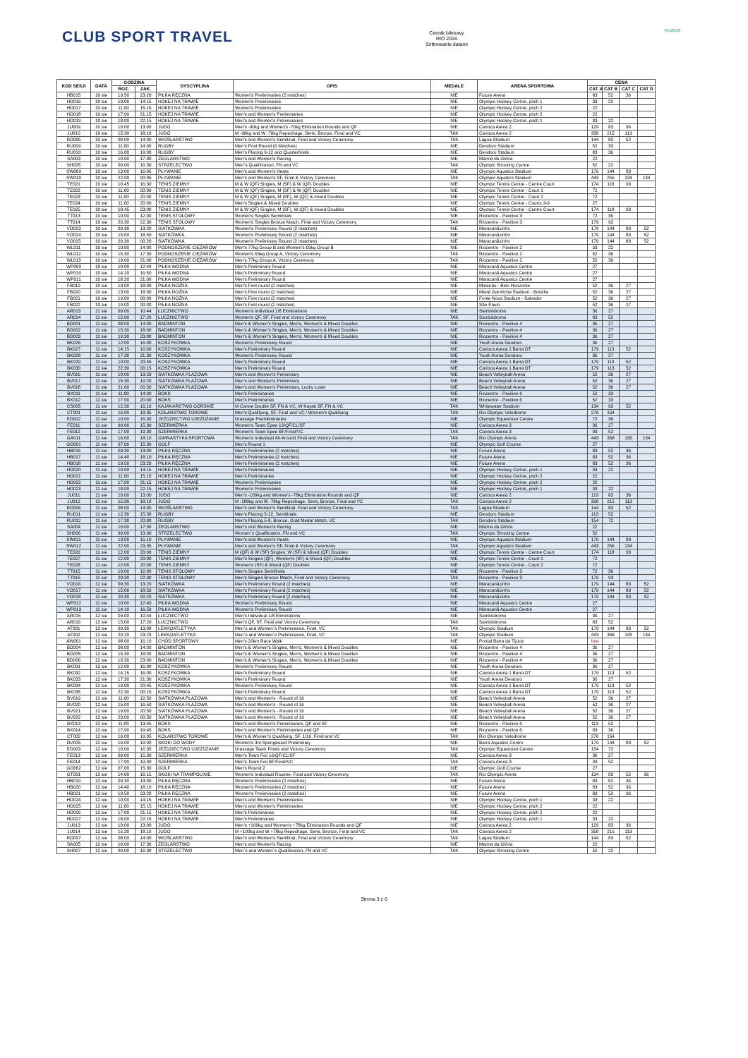CLUB SPORT TRAVEL
Cennik biletowy
RIO 2016
Sottrowanie datami
Rio2016
| KOD SESJI | DATA | GODZINA | | DYSCYPLINA | OPIS | MEDALE | ARENA SPORTOWA | CENA | | | |
| --- | --- | --- | --- | --- | --- | --- | --- | --- | --- | --- | --- |
| | | ROZ. | ZAK. | | | | | CAT A | CAT B | CAT C | CAT D |
| HB015 | 10 sie | 19:50 | 23:20 | PIŁKA RĘCZNA | Women's Preliminaries (2 matches) | NIE | Future Arena | 83 | 52 | 36 | |
| HO016 | 10 sie | 10:00 | 14:15 | HOKEJ NA TRAWIE | Women's Preliminaries | NIE | Olympic Hockey Centre, pitch 1 | 33 | 22 | | |
| HO017 | 10 sie | 11:00 | 15:15 | HOKEJ NA TRAWIE | Women's Preliminaries | NIE | Olympic Hockey Centre, pitch 2 | 22 | | | |
| HO018 | 10 sie | 17:00 | 21:15 | HOKEJ NA TRAWIE | Men's and Women's Preliminaries | NIE | Olympic Hockey Centre, pitch 2 | 22 | | | |
| HO019 | 10 sie | 18:00 | 22:15 | HOKEJ NA TRAWIE | Men's and Women's Preliminaries | NIE | Olympic Hockey Centre, pitch 1 | 33 | 22 | | |
| JU009 | 10 sie | 10:00 | 13:00 | JUDO | Men's -90kg and Women's -70kg Elimination Rounds and QF | NIE | Carioca Arena 2 | 129 | 83 | 36 | |
| JU010 | 10 sie | 15:30 | 18:10 | JUDO | M -90kg and W -70kg Repechage, Semi, Bronze, Final and VC | TAK | Carioca Arena 2 | 358 | 215 | 113 | |
| RO005 | 10 sie | 08:00 | 14:00 | WIOŚLARSTWO | Men's and Women's Semifinal, Final and Victory Ceremony | TAK | Lagoa Stadium | 144 | 83 | 52 | |
| RU009 | 10 sie | 11:00 | 14:00 | RUGBY | Men's Pool Round (6 Matches) | NIE | Deodoro Stadium | 52 | 33 | | |
| RU010 | 10 sie | 16:00 | 19:00 | RUGBY | Men's Placing 9-12 and Quarterfinals | NIE | Deodoro Stadium | 83 | 36 | | |
| SA003 | 10 sie | 10:00 | 17:30 | ŻEGLARSTWO | Men's and Women's Racing | NIE | Marina da Glória | 22 | | | |
| SH005 | 10 sie | 09:00 | 16:30 | STRZELECTWO | Men´s Qualification, FN and VC | TAK | Olympic Shooting Centre | 52 | 22 | | |
| SW009 | 10 sie | 13:00 | 16:05 | PŁYWANIE | Men's and Women's Heats | NIE | Olympic Aquatics Stadium | 179 | 144 | 83 | |
| SW010 | 10 sie | 22:00 | 00:05 | PŁYWANIE | Men's and Women's SF, Final & Victory Ceremony | TAK | Olympic Aquatics Stadium | 443 | 256 | 134 | 134 |
| TE021 | 10 sie | 10:45 | 16:30 | TENIS ZIEMNY | M & W (QF) Singles, M (SF) & W (QF) Doubles | NIE | Olympic Tennis Centre - Centre Court | 174 | 118 | 93 | |
| TE022 | 10 sie | 11:00 | 20:00 | TENIS ZIEMNY | M & W (QF) Singles, M (SF) & W (QF) Doubles | NIE | Olympic Tennis Centre - Court 1 | 72 | | | |
| TE023 | 10 sie | 11:00 | 20:00 | TENIS ZIEMNY | M & W (QF) Singles, M (SF), W (QF) & mixed Doubles | NIE | Olympic Tennis Centre - Court 2 | 72 | | | |
| TE024 | 10 sie | 11:00 | 20:00 | TENIS ZIEMNY | Men's Singles & Mixed Doubles | NIE | Olympic Tennis Centre - Courts 3-9 | 27 | | | |
| TE025 | 10 sie | 18:45 | 23:00 | TENIS ZIEMNY | M & W (QF) Singles, M (SF), W (QF) & mixed Doubles | NIE | Olympic Tennis Centre - Centre Court | 174 | 118 | 93 | |
| TT013 | 10 sie | 10:00 | 12:00 | TENIS STOŁOWY | Women's Singles Semifinals | NIE | Riocentro - Pavilion 3 | 72 | 36 | | |
| TT014 | 10 sie | 20:30 | 22:30 | TENIS STOŁOWY | Women's Singles Bronze Match, Final and Victory Ceremony | TAK | Riocentro - Pavilion 3 | 179 | 93 | | |
| VO013 | 10 sie | 09:30 | 13:20 | SIATKÓWKA | Women's Preliminary Round (2 matches) | NIE | Maracanãzinho | 179 | 144 | 83 | 52 |
| VO014 | 10 sie | 15:00 | 18:50 | SIATKÓWKA | Women's Preliminary Round (2 matches) | NIE | Maracanãzinho | 179 | 144 | 83 | 52 |
| VO015 | 10 sie | 20:30 | 00:20 | SIATKÓWKA | Women's Preliminary Round (2 matches) | NIE | Maracanãzinho | 179 | 144 | 83 | 52 |
| WL011 | 10 sie | 10:00 | 14:00 | PODNOSZENIE CIĘŻARÓW | Men's 77kg Group B and Women's 69kg Group B | NIE | Riocentro - Pavilion 2 | 33 | 22 | | |
| WL012 | 10 sie | 15:30 | 17:30 | PODNOSZENIE CIĘŻARÓW | Women's 69kg Group A, Victory Ceremony | TAK | Riocentro - Pavilion 2 | 52 | 36 | | |
| WL013 | 10 sie | 19:00 | 21:00 | PODNOSZENIE CIĘŻARÓW | Men's 77kg Group A, Victory Ceremony | TAK | Riocentro - Pavilion 2 | 52 | 36 | | |
| WP009 | 10 sie | 10:00 | 12:40 | PIŁKA WODNA | Men's Preliminary Round | NIE | Maracanã Aquatics Centre | 27 | | | |
| WP010 | 10 sie | 14:10 | 16:50 | PIŁKA WODNA | Men's Preliminary Round | NIE | Maracanã Aquatics Centre | 27 | | | |
| WP011 | 10 sie | 18:20 | 21:00 | PIŁKA WODNA | Men's Preliminary Round | NIE | Maracanã Aquatics Centre | 27 | | | |
| FB019 | 10 sie | 13:00 | 18:00 | PIŁKA NOŻNA | Men's First round (2 matches) | NIE | Mineirão - Belo Horizonte | 52 | 36 | 27 | |
| FB020 | 10 sie | 13:00 | 18:00 | PIŁKA NOŻNA | Men's First round (2 matches) | NIE | Mané Garrincha Stadium - Brasília | 52 | 36 | 27 | |
| FB021 | 10 sie | 19:00 | 00:00 | PIŁKA NOŻNA | Men's First round (2 matches) | NIE | Fonte Nova Stadium - Salvador | 52 | 36 | 27 | |
| FB022 | 10 sie | 19:00 | 00:00 | PIŁKA NOŻNA | Men's First round (2 matches) | NIE | São Paulo | 52 | 36 | 27 | |
| AR013 | 11 sie | 09:00 | 10:44 | ŁUCZNICTWO | Women's Individual 1/8 Eliminations | NIE | Sambódromo | 36 | 27 | | |
| AR014 | 11 sie | 15:00 | 17:20 | ŁUCZNICTWO | Women's QF, SF, Final and Victory Ceremony | TAK | Sambódromo | 83 | 52 | | |
| BD001 | 11 sie | 08:00 | 14:00 | BADMINTON | Men's & Women's Singles, Men's, Women's & Mixed Doubles | NIE | Riocentro - Pavilion 4 | 36 | 27 | | |
| BD002 | 11 sie | 15:30 | 18:00 | BADMINTON | Men's & Women's Singles, Men's, Women's & Mixed Doubles | NIE | Riocentro - Pavilion 4 | 36 | 27 | | |
| BD003 | 11 sie | 19:30 | 23:00 | BADMINTON | Men's & Women's Singles, Men's, Women's & Mixed Doubles | NIE | Riocentro - Pavilion 4 | 36 | 27 | | |
| BK026 | 11 sie | 12:00 | 16:00 | KOSZYKÓWKA | Women's Preliminary Round | NIE | Youth Arena Deodoro | 36 | 27 | | |
| BK027 | 11 sie | 14:15 | 16:00 | KOSZYKÓWKA | Men's Preliminary Round | NIE | Carioca Arena 1 Barra DT | 179 | 113 | 52 | |
| BK028 | 11 sie | 17:30 | 21:30 | KOSZYKÓWKA | Women's Preliminary Round | NIE | Youth Arena Deodoro | 36 | 27 | | |
| BK029 | 11 sie | 19:00 | 20:45 | KOSZYKÓWKA | Men's Preliminary Round | NIE | Carioca Arena 1 Barra DT | 179 | 113 | 52 | |
| BK030 | 11 sie | 22:30 | 00:15 | KOSZYKÓWKA | Men's Preliminary Round | NIE | Carioca Arena 1 Barra DT | 179 | 113 | 52 | |
| BV016 | 11 sie | 10:00 | 13:50 | SIATKÓWKA PLAŻOWA | Men's and Women's Preliminary | NIE | Beach Volleyball Arena | 52 | 36 | 27 | |
| BV017 | 11 sie | 15:30 | 19:20 | SIATKÓWKA PLAŻOWA | Men's and Women's Preliminary | NIE | Beach Volleyball Arena | 52 | 36 | 27 | |
| BV018 | 11 sie | 21:00 | 00:50 | SIATKÓWKA PLAŻOWA | Men's and Women's Preliminary, Lucky Loser | NIE | Beach Volleyball Arena | 52 | 36 | 27 | |
| BX011 | 11 sie | 11:00 | 14:00 | BOKS | Men's Preliminaries | NIE | Riocentro - Pavilion 6 | 52 | 33 | | |
| BX012 | 11 sie | 17:00 | 20:00 | BOKS | Men's Preliminaries | NIE | Riocentro - Pavilion 6 | 52 | 33 | | |
| CS005 | 11 sie | 12:30 | 16:10 | KAJAKARSTWO GÓRSKIE | M Canoe Double SF, FN & VC, W Kayak SF, FN & VC | TAK | Whitewater Stadium | 134 | 93 | 52 | |
| CT001 | 11 sie | 16:00 | 18:35 | KOLARSTWO TOROWE | Men's Qualifying, SF, Final and VC / Women's Qualifying | TAK | Rio Olympic Velodrome | 276 | 154 | | |
| ED002 | 11 sie | 10:00 | 16:30 | JEŹDZIECTWO UJEŻDŻANIE | Dressage Premiliminaries | NIE | Olympic Equestrian Centre | 72 | 36 | | |
| FE011 | 11 sie | 09:00 | 15:30 | SZERMIERKA | Women's Team Epee 16/QF/CL/SF | NIE | Carioca Arena 3 | 36 | 27 | | |
| FE012 | 11 sie | 17:00 | 19:30 | SZERMIERKA | Women's Team Epee BF/Final/VC | TAK | Carioca Arena 3 | 93 | 52 | | |
| GA011 | 11 sie | 16:00 | 18:10 | GIMNASTYKA SPORTOWA | Women's Individual All-Around Final and Victory Ceremony | TAK | Rio Olympic Arena | 443 | 358 | 195 | 134 |
| GO001 | 11 sie | 07:00 | 15:30 | GOLF | Men's Round 1 | NIE | Olympic Golf Course | 27 | | | |
| HB016 | 11 sie | 09:30 | 13:00 | PIŁKA RĘCZNA | Men's Preliminaries (2 matches) | NIE | Future Arena | 83 | 52 | 36 | |
| HB017 | 11 sie | 14:40 | 18:10 | PIŁKA RĘCZNA | Men's Preliminaries (2 matches) | NIE | Future Arena | 83 | 52 | 36 | |
| HB018 | 11 sie | 19:50 | 23:20 | PIŁKA RĘCZNA | Men's Preliminaries (2 matches) | NIE | Future Arena | 83 | 52 | 36 | |
| HO020 | 11 sie | 10:00 | 14:15 | HOKEJ NA TRAWIE | Men's Preliminaries | NIE | Olympic Hockey Centre, pitch 1 | 33 | 22 | | |
| HO021 | 11 sie | 11:00 | 15:15 | HOKEJ NA TRAWIE | Men's Preliminaries | NIE | Olympic Hockey Centre, pitch 2 | 22 | | | |
| HO022 | 11 sie | 17:00 | 21:15 | HOKEJ NA TRAWIE | Women's Preliminaries | NIE | Olympic Hockey Centre, pitch 2 | 22 | | | |
| HO023 | 11 sie | 18:00 | 22:15 | HOKEJ NA TRAWIE | Women's Preliminaries | NIE | Olympic Hockey Centre, pitch 1 | 33 | 22 | | |
| JU011 | 11 sie | 10:00 | 13:00 | JUDO | Men's -100kg and Women's -78kg Elimination Rounds and QF | NIE | Carioca Arena 2 | 129 | 83 | 36 | |
| JU012 | 11 sie | 15:30 | 18:10 | JUDO | M -100kg and W -78kg Repechage, Semi, Bronze, Final and VC | TAK | Carioca Arena 2 | 358 | 215 | 113 | |
| RO006 | 11 sie | 08:00 | 14:00 | WIOŚLARSTWO | Men's and Women's Semifinal, Final and Victory Ceremony | TAK | Lagoa Stadium | 144 | 83 | 52 | |
| RU011 | 11 sie | 12:30 | 15:30 | RUGBY | Men's Placing 5-12, Semifinals | NIE | Deodoro Stadium | 113 | 52 | | |
| RU012 | 11 sie | 17:30 | 20:00 | RUGBY | Men's Placing 5-8, Bronze, Gold Medal Match, VC | TAK | Deodoro Stadium | 154 | 72 | | |
| SA004 | 11 sie | 10:00 | 17:30 | ŻEGLARSTWO | Men's and Women's Racing | NIE | Marina da Glória | 22 | | | |
| SH006 | 11 sie | 09:00 | 13:30 | STRZELECTWO | Women´s Qualification, FN and VC | TAK | Olympic Shooting Centre | 52 | | | |
| SW011 | 11 sie | 13:00 | 15:10 | PŁYWANIE | Men's and Women's Heats | NIE | Olympic Aquatics Stadium | 179 | 144 | 83 | |
| SW012 | 11 sie | 22:00 | 23:35 | PŁYWANIE | Men's and Women's SF, Final & Victory Ceremony | TAK | Olympic Aquatics Stadium | 443 | 256 | 134 | |
| TE026 | 11 sie | 12:00 | 20:00 | TENIS ZIEMNY | M (QF) & W (SF) Singles, W (SF) & Mixed (QF) Doubles | NIE | Olympic Tennis Centre - Centre Court | 174 | 118 | 93 | |
| TE027 | 11 sie | 12:00 | 20:00 | TENIS ZIEMNY | Men's Singles (QF), Women's (SF) & Mixed (QF) Doubles | NIE | Olympic Tennis Centre - Court 1 | 72 | | | |
| TE028 | 11 sie | 12:00 | 20:00 | TENIS ZIEMNY | Women's (SF) & Mixed (QF) Doubles | NIE | Olympic Tennis Centre - Court 2 | 72 | | | |
| TT015 | 11 sie | 10:00 | 12:00 | TENIS STOŁOWY | Men's Singles Semifinals | NIE | Riocentro - Pavilion 3 | 72 | 36 | | |
| TT016 | 11 sie | 20:30 | 22:30 | TENIS STOŁOWY | Men's Singles Bronze Match, Final and Victory Ceremony | TAK | Riocentro - Pavilion 3 | 179 | 93 | | |
| VO016 | 11 sie | 09:30 | 13:20 | SIATKÓWKA | Men's Preliminary Round (2 matches) | NIE | Maracanãzinho | 179 | 144 | 83 | 52 |
| VO017 | 11 sie | 15:00 | 18:50 | SIATKÓWKA | Men's Preliminary Round (2 matches) | NIE | Maracanãzinho | 179 | 144 | 83 | 52 |
| VO018 | 11 sie | 20:30 | 00:20 | SIATKÓWKA | Men's Preliminary Round (2 matches) | NIE | Maracanãzinho | 179 | 144 | 83 | 52 |
| WP012 | 11 sie | 10:00 | 12:40 | PIŁKA WODNA | Women's Preliminary Round | NIE | Maracanã Aquatics Centre | 27 | | | |
| WP013 | 11 sie | 14:10 | 16:50 | PIŁKA WODNA | Women's Preliminary Round | NIE | Maracanã Aquatics Centre | 27 | | | |
| AR015 | 12 sie | 09:00 | 10:44 | ŁUCZNICTWO | Men's Individual 1/8 Eliminations | NIE | Sambódromo | 36 | 27 | | |
| AR016 | 12 sie | 15:00 | 17:20 | ŁUCZNICTWO | Men's QF, SF, Final and Victory Ceremony | TAK | Sambódromo | 83 | 52 | | |
| AT001 | 12 sie | 09:30 | 13:08 | LEKKOATLETYKA | Men´s and Women´s Preliminaries, Final, VC | TAK | Olympic Stadium | 179 | 144 | 83 | 52 |
| AT002 | 12 sie | 20:20 | 23:23 | LEKKOATLETYKA | Men´s and Women´s Preliminaries, Final, VC | TAK | Olympic Stadium | 443 | 358 | 195 | 134 |
| AW001 | 12 sie | 08:00 | 16:10 | CHÓD SPORTOWY | Men's 20km Race Walk | NIE | Pontal Barra da Tijuca | free | | | |
| BD004 | 12 sie | 08:00 | 14:00 | BADMINTON | Men's & Women's Singles, Men's, Women's & Mixed Doubles | NIE | Riocentro - Pavilion 4 | 36 | 27 | | |
| BD005 | 12 sie | 15:30 | 18:00 | BADMINTON | Men's & Women's Singles, Men's, Women's & Mixed Doubles | NIE | Riocentro - Pavilion 4 | 36 | 27 | | |
| BD006 | 12 sie | 19:30 | 23:00 | BADMINTON | Men's & Women's Singles, Men's, Women's & Mixed Doubles | NIE | Riocentro - Pavilion 4 | 36 | 27 | | |
| BK031 | 12 sie | 12:00 | 16:00 | KOSZYKÓWKA | Women's Preliminary Round | NIE | Youth Arena Deodoro | 36 | 27 | | |
| BK032 | 12 sie | 14:15 | 16:00 | KOSZYKÓWKA | Men's Preliminary Round | NIE | Carioca Arena 1 Barra DT | 179 | 113 | 52 | |
| BK033 | 12 sie | 17:30 | 21:30 | KOSZYKÓWKA | Men's Preliminary Round | NIE | Youth Arena Deodoro | 36 | 27 | | |
| BK034 | 12 sie | 19:00 | 20:45 | KOSZYKÓWKA | Women's Preliminary Round | NIE | Carioca Arena 1 Barra DT | 179 | 113 | 52 | |
| BK035 | 12 sie | 22:30 | 00:15 | KOSZYKÓWKA | Men's Preliminary Round | NIE | Carioca Arena 1 Barra DT | 179 | 113 | 52 | |
| BV019 | 12 sie | 11:00 | 12:50 | SIATKÓWKA PLAŻOWA | Men's and Women's - Round of 16 | NIE | Beach Volleyball Arena | 52 | 36 | 27 | |
| BV020 | 12 sie | 15:00 | 16:50 | SIATKÓWKA PLAŻOWA | Men's and Women's - Round of 16 | NIE | Beach Volleyball Arena | 52 | 36 | 27 | |
| BV021 | 12 sie | 19:00 | 20:50 | SIATKÓWKA PLAŻOWA | Men's and Women's - Round of 16 | NIE | Beach Volleyball Arena | 52 | 36 | 27 | |
| BV022 | 12 sie | 23:00 | 00:50 | SIATKÓWKA PLAŻOWA | Men's and Women's - Round of 16 | NIE | Beach Volleyball Arena | 52 | 36 | 27 | |
| BX013 | 12 sie | 11:00 | 13:45 | BOKS | Men's and Women's Preliminaries, QF and SF | NIE | Riocentro - Pavilion 6 | 113 | 52 | | |
| BX014 | 12 sie | 17:00 | 19:45 | BOKS | Men's and Women's Preliminaries and QF | NIE | Riocentro - Pavilion 6 | 83 | 36 | | |
| CT002 | 12 sie | 16:00 | 19:05 | KOLARSTWO TOROWE | Men's & Women's Qualifying, SF, 1/16, Final and VC | TAK | Rio Olympic Velodrome | 276 | 154 | | |
| DV005 | 12 sie | 16:00 | 19:00 | SKOKI DO WODY | Women's 3m Springboard Preliminary | NIE | Barra Aquatics Centre | 179 | 144 | 83 | 52 |
| ED003 | 12 sie | 10:00 | 16:35 | JEŹDZIECTWO UJEŻDŻANIE | Dressage Team Finals and Victory Ceremony | TAK | Olympic Equestrian Centre | 154 | 72 | | |
| FE013 | 12 sie | 09:00 | 15:30 | SZERMIERKA | Men's Team Foil 16/QF/CL/SF | NIE | Carioca Arena 3 | 36 | 27 | | |
| FE014 | 12 sie | 17:00 | 19:30 | SZERMIERKA | Men's Team Foil BF/Final/VC | TAK | Carioca Arena 3 | 93 | 52 | | |
| GO002 | 12 sie | 07:00 | 15:30 | GOLF | Men's Round 2 | NIE | Olympic Golf Course | 27 | | | |
| GT001 | 12 sie | 14:00 | 16:15 | SKOKI NA TRAMPOLINIE | Women's Individual Routine, Final and Victory Ceremony | TAK | Rio Olympic Arena | 134 | 83 | 52 | 36 |
| HB019 | 12 sie | 09:30 | 13:00 | PIŁKA RĘCZNA | Women's Preliminaries (2 matches) | NIE | Future Arena | 83 | 52 | 36 | |
| HB020 | 12 sie | 14:40 | 18:10 | PIŁKA RĘCZNA | Women's Preliminaries (2 matches) | NIE | Future Arena | 83 | 52 | 36 | |
| HB021 | 12 sie | 19:50 | 23:20 | PIŁKA RĘCZNA | Women's Preliminaries (2 matches) | NIE | Future Arena | 83 | 52 | 36 | |
| HO024 | 12 sie | 10:00 | 14:15 | HOKEJ NA TRAWIE | Men's and Women's Preliminaries | NIE | Olympic Hockey Centre, pitch 1 | 33 | 22 | | |
| HO025 | 12 sie | 11:00 | 15:15 | HOKEJ NA TRAWIE | Men's and Women's Preliminaries | NIE | Olympic Hockey Centre, pitch 2 | 22 | | | |
| HO026 | 12 sie | 17:00 | 21:15 | HOKEJ NA TRAWIE | Men's Preliminaries | NIE | Olympic Hockey Centre, pitch 2 | 22 | | | |
| HO027 | 12 sie | 18:00 | 22:15 | HOKEJ NA TRAWIE | Men's Preliminaries | NIE | Olympic Hockey Centre, pitch 1 | 33 | 22 | | |
| JU013 | 12 sie | 10:00 | 13:00 | JUDO | Men's +100kg and Women's +78kg Elimination Rounds and QF | NIE | Carioca Arena 2 | 129 | 83 | 36 | |
| JU014 | 12 sie | 15:30 | 18:10 | JUDO | M +100kg and W +78kg Repechage, Semi, Bronze, Final and VC | TAK | Carioca Arena 2 | 358 | 215 | 113 | |
| RO007 | 12 sie | 08:00 | 14:00 | WIOŚLARSTWO | Men's and Women's Semifinal, Final and Victory Ceremony | TAK | Lagoa Stadium | 144 | 83 | 52 | |
| SA005 | 12 sie | 10:00 | 17:30 | ŻEGLARSTWO | Men's and Women's Racing | NIE | Marina da Glória | 22 | | | |
| SH007 | 12 sie | 09:00 | 16:30 | STRZELECTWO | Men´s and Women´s Qualification, FN and VC | TAK | Olympic Shooting Centre | 52 | 22 | | |
Strona 3 z 6